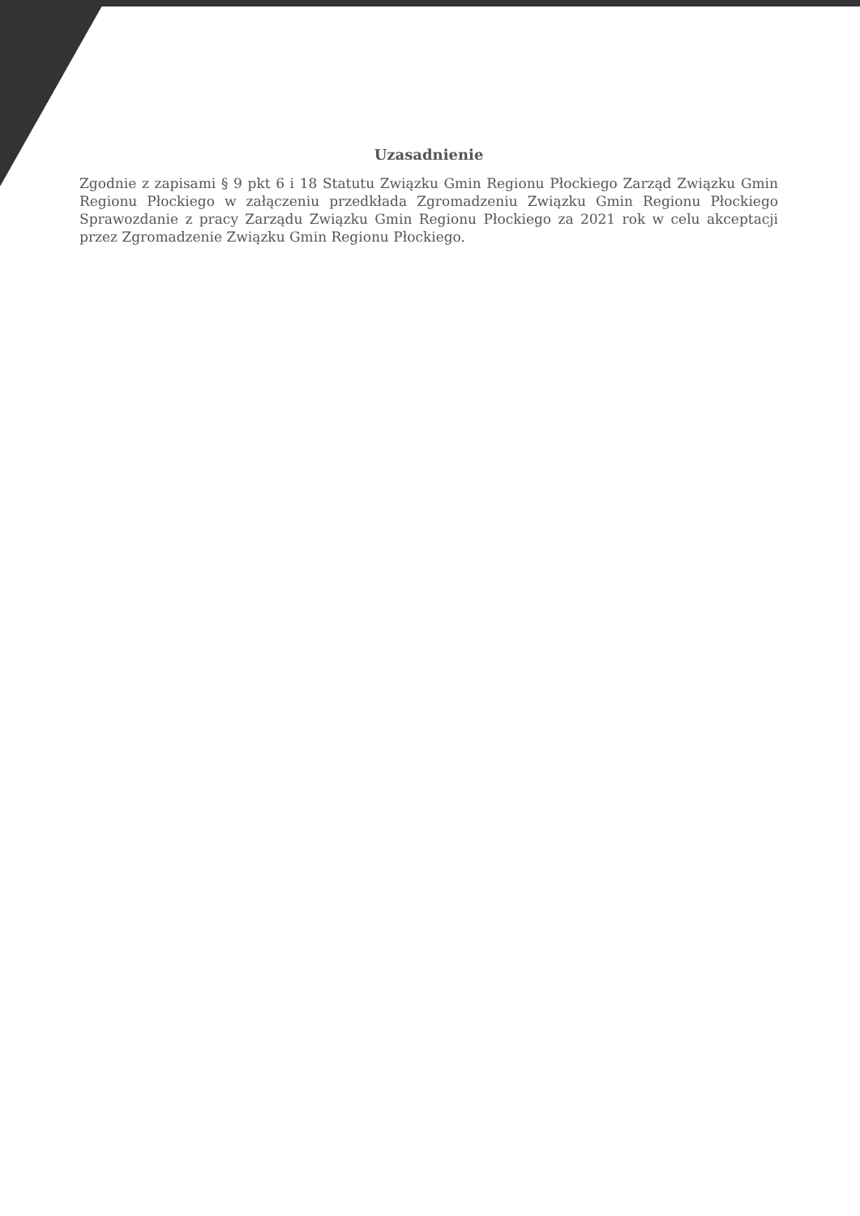Uzasadnienie
Zgodnie z zapisami § 9 pkt 6 i 18 Statutu Związku Gmin Regionu Płockiego Zarząd Związku Gmin Regionu Płockiego w załączeniu przedkłada Zgromadzeniu Związku Gmin Regionu Płockiego Sprawozdanie z pracy Zarządu Związku Gmin Regionu Płockiego za 2021 rok w celu akceptacji przez Zgromadzenie Związku Gmin Regionu Płockiego.